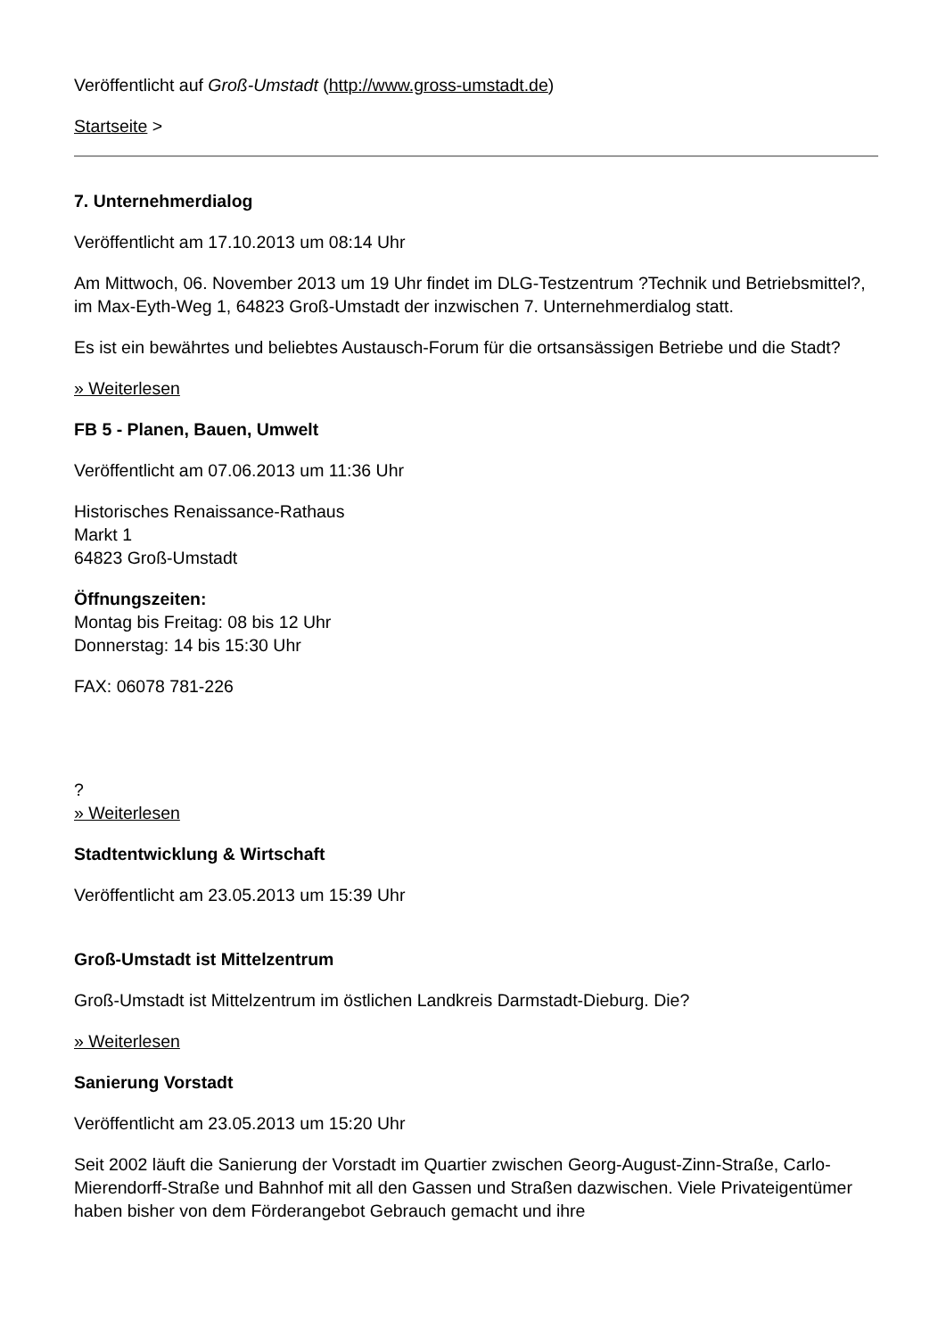Veröffentlicht auf Groß-Umstadt (http://www.gross-umstadt.de)
Startseite >
7. Unternehmerdialog
Veröffentlicht am 17.10.2013 um 08:14 Uhr
Am Mittwoch, 06. November 2013 um 19 Uhr findet im DLG-Testzentrum ?Technik und Betriebsmittel?, im Max-Eyth-Weg 1, 64823 Groß-Umstadt der inzwischen 7. Unternehmerdialog statt.
Es ist ein bewährtes und beliebtes Austausch-Forum für die ortsansässigen Betriebe und die Stadt?
» Weiterlesen
FB 5 - Planen, Bauen, Umwelt
Veröffentlicht am 07.06.2013 um 11:36 Uhr
Historisches Renaissance-Rathaus
Markt 1
64823 Groß-Umstadt
Öffnungszeiten:
Montag bis Freitag: 08 bis 12 Uhr
Donnerstag: 14 bis 15:30 Uhr
FAX: 06078 781-226
?
» Weiterlesen
Stadtentwicklung & Wirtschaft
Veröffentlicht am 23.05.2013 um 15:39 Uhr
Groß-Umstadt ist Mittelzentrum
Groß-Umstadt ist Mittelzentrum im östlichen Landkreis Darmstadt-Dieburg. Die?
» Weiterlesen
Sanierung Vorstadt
Veröffentlicht am 23.05.2013 um 15:20 Uhr
Seit 2002 läuft die Sanierung der Vorstadt im Quartier zwischen Georg-August-Zinn-Straße, Carlo-Mierendorff-Straße und Bahnhof mit all den Gassen und Straßen dazwischen. Viele Privateigentümer haben bisher von dem Förderangebot Gebrauch gemacht und ihre